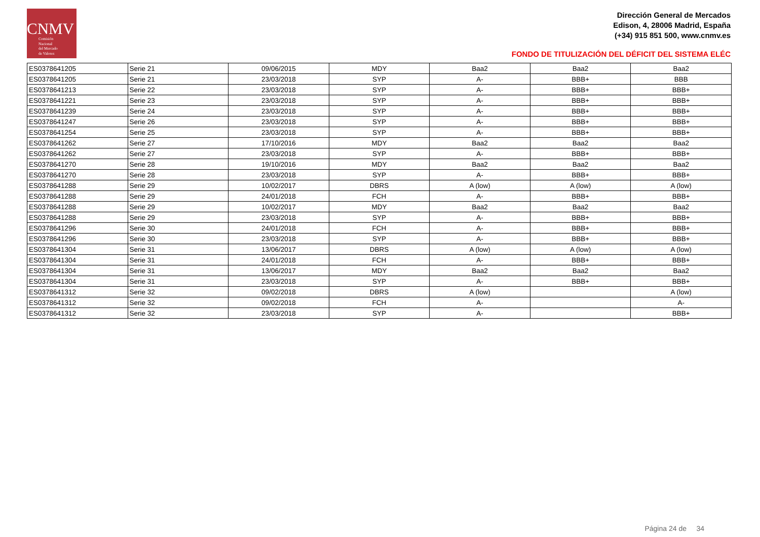CNMV
Comisión
Nacional
del Mercado
de Valores
Dirección General de Mercados
Edison, 4, 28006 Madrid, España
(+34) 915 851 500, www.cnmv.es
FONDO DE TITULIZACIÓN DEL DÉFICIT DEL SISTEMA ELÉC
| ES0378641205 | Serie 21 | 09/06/2015 | MDY | Baa2 | Baa2 | Baa2 |
| ES0378641205 | Serie 21 | 23/03/2018 | SYP | A- | BBB+ | BBB |
| ES0378641213 | Serie 22 | 23/03/2018 | SYP | A- | BBB+ | BBB+ |
| ES0378641221 | Serie 23 | 23/03/2018 | SYP | A- | BBB+ | BBB+ |
| ES0378641239 | Serie 24 | 23/03/2018 | SYP | A- | BBB+ | BBB+ |
| ES0378641247 | Serie 26 | 23/03/2018 | SYP | A- | BBB+ | BBB+ |
| ES0378641254 | Serie 25 | 23/03/2018 | SYP | A- | BBB+ | BBB+ |
| ES0378641262 | Serie 27 | 17/10/2016 | MDY | Baa2 | Baa2 | Baa2 |
| ES0378641262 | Serie 27 | 23/03/2018 | SYP | A- | BBB+ | BBB+ |
| ES0378641270 | Serie 28 | 19/10/2016 | MDY | Baa2 | Baa2 | Baa2 |
| ES0378641270 | Serie 28 | 23/03/2018 | SYP | A- | BBB+ | BBB+ |
| ES0378641288 | Serie 29 | 10/02/2017 | DBRS | A (low) | A (low) | A (low) |
| ES0378641288 | Serie 29 | 24/01/2018 | FCH | A- | BBB+ | BBB+ |
| ES0378641288 | Serie 29 | 10/02/2017 | MDY | Baa2 | Baa2 | Baa2 |
| ES0378641288 | Serie 29 | 23/03/2018 | SYP | A- | BBB+ | BBB+ |
| ES0378641296 | Serie 30 | 24/01/2018 | FCH | A- | BBB+ | BBB+ |
| ES0378641296 | Serie 30 | 23/03/2018 | SYP | A- | BBB+ | BBB+ |
| ES0378641304 | Serie 31 | 13/06/2017 | DBRS | A (low) | A (low) | A (low) |
| ES0378641304 | Serie 31 | 24/01/2018 | FCH | A- | BBB+ | BBB+ |
| ES0378641304 | Serie 31 | 13/06/2017 | MDY | Baa2 | Baa2 | Baa2 |
| ES0378641304 | Serie 31 | 23/03/2018 | SYP | A- | BBB+ | BBB+ |
| ES0378641312 | Serie 32 | 09/02/2018 | DBRS | A (low) | | A (low) |
| ES0378641312 | Serie 32 | 09/02/2018 | FCH | A- | | A- |
| ES0378641312 | Serie 32 | 23/03/2018 | SYP | A- | | BBB+ |
Página 24 de 34